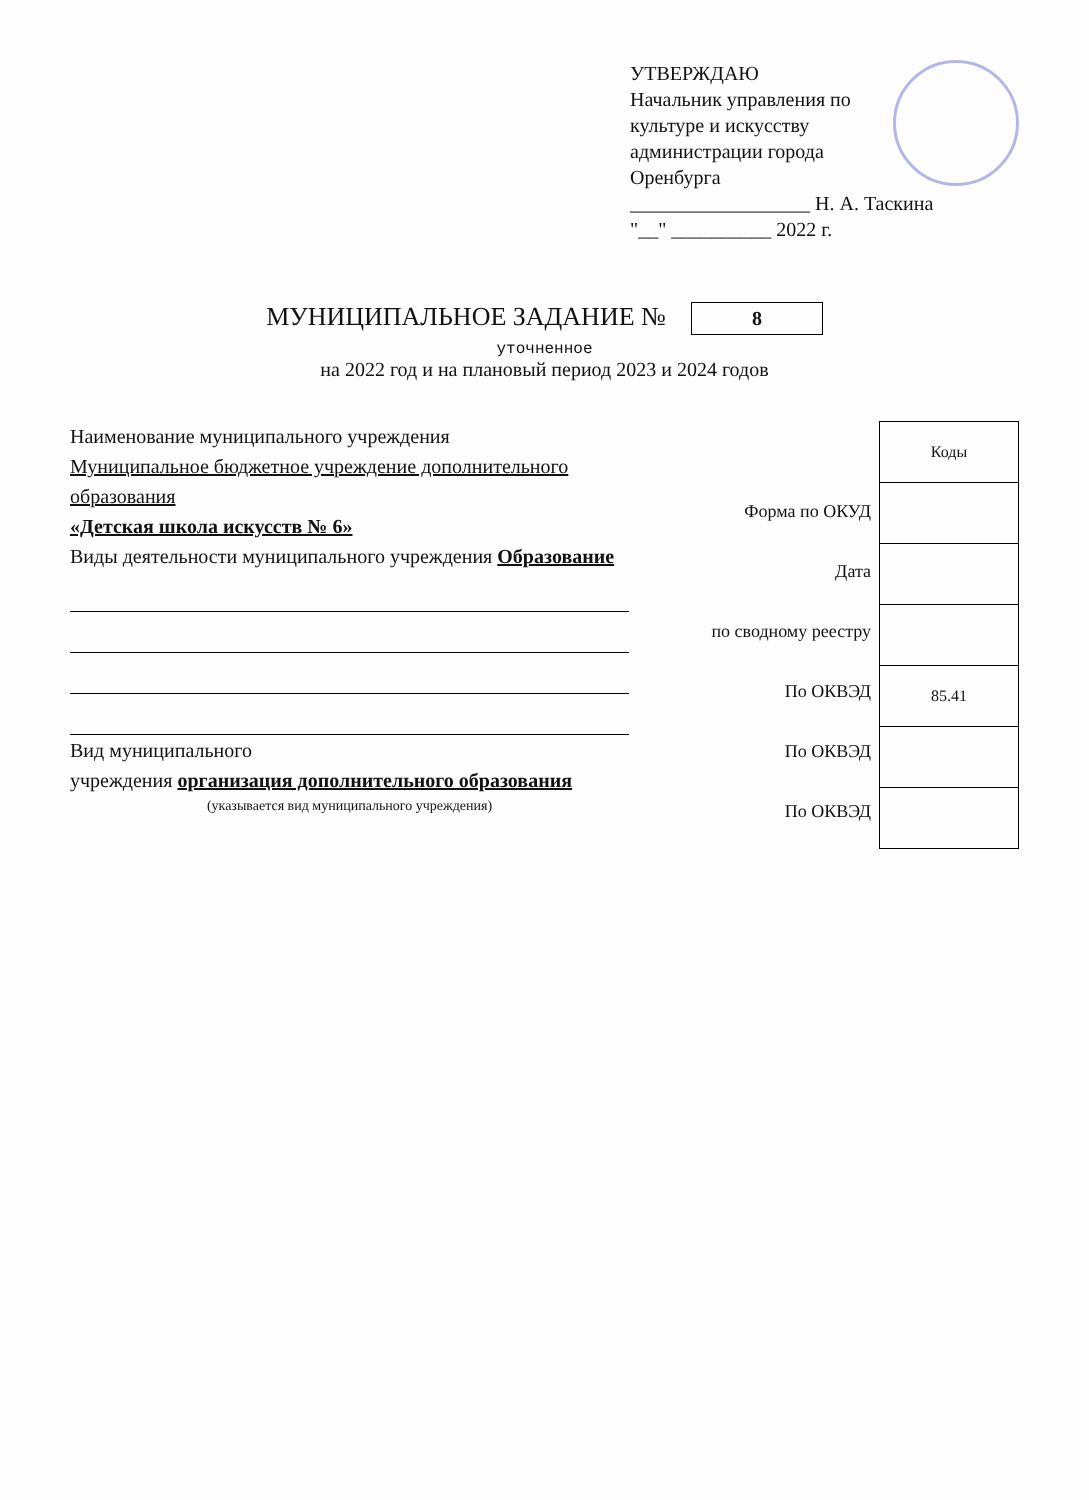УТВЕРЖДАЮ
Начальник управления по культуре и искусству администрации города Оренбурга
__________________ Н. А. Таскина
"__" __________ 2022 г.
МУНИЦИПАЛЬНОЕ ЗАДАНИЕ №
8
уточненное
на 2022 год и на плановый период 2023 и 2024 годов
Наименование муниципального учреждения
Муниципальное бюджетное учреждение дополнительного образования
«Детская школа искусств № 6»
Виды деятельности муниципального учреждения Образование
Вид муниципального
учреждения организация дополнительного образования
(указывается вид муниципального учреждения)
Форма по ОКУД
Дата
по сводному реестру
По ОКВЭД
По ОКВЭД
По ОКВЭД
| Коды |
| --- |
| 85.41 |